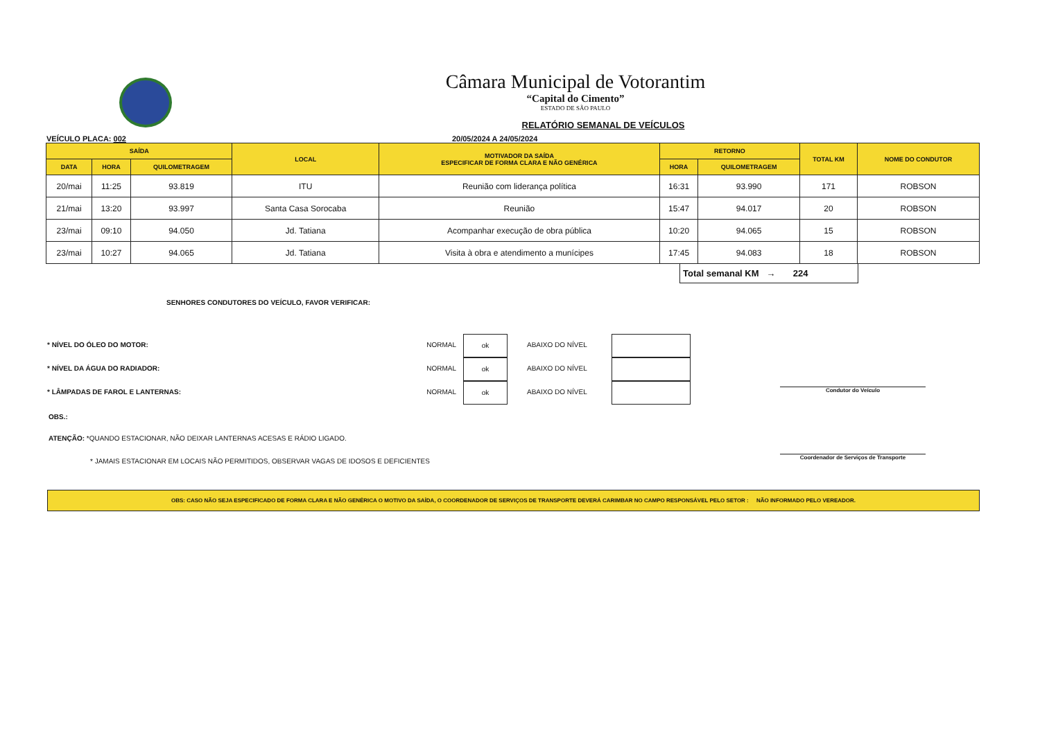Câmara Municipal de Votorantim
“Capital do Cimento”
ESTADO DE SÃO PAULO
RELATÓRIO SEMANAL DE VEÍCULOS
VEÍCULO PLACA: 002 20/05/2024 A 24/05/2024
| SAÍDA | | | LOCAL | MOTIVADOR DA SAÍDA ESPECIFICAR DE FORMA CLARA E NÃO GENÉRICA | RETORNO | | TOTAL KM | NOME DO CONDUTOR |
| --- | --- | --- | --- | --- | --- | --- | --- | --- |
| DATA | HORA | QUILOMETRAGEM | | | HORA | QUILOMETRAGEM | | |
| 20/mai | 11:25 | 93.819 | ITU | Reunião com liderança política | 16:31 | 93.990 | 171 | ROBSON |
| 21/mai | 13:20 | 93.997 | Santa Casa Sorocaba | Reunião | 15:47 | 94.017 | 20 | ROBSON |
| 23/mai | 09:10 | 94.050 | Jd. Tatiana | Acompanhar execução de obra pública | 10:20 | 94.065 | 15 | ROBSON |
| 23/mai | 10:27 | 94.065 | Jd. Tatiana | Visita à obra e atendimento a munícipes | 17:45 | 94.083 | 18 | ROBSON |
Total semanal KM → 224
SENHORES CONDUTORES DO VEÍCULO, FAVOR VERIFICAR:
* NÍVEL DO ÓLEO DO MOTOR:
NORMAL
ok
ABAIXO DO NÍVEL
* NÍVEL DA ÁGUA DO RADIADOR:
NORMAL
ok
ABAIXO DO NÍVEL
* LÂMPADAS DE FAROL E LANTERNAS:
NORMAL
ok
ABAIXO DO NÍVEL
OBS.:
ATENÇÃO: *QUANDO ESTACIONAR, NÃO DEIXAR LANTERNAS ACESAS E RÁDIO LIGADO.
* JAMAIS ESTACIONAR EM LOCAIS NÃO PERMITIDOS, OBSERVAR VAGAS DE IDOSOS E DEFICIENTES
Condutor do Veículo
Coordenador de Serviços de Transporte
OBS: CASO NÃO SEJA ESPECIFICADO DE FORMA CLARA E NÃO GENÉRICA O MOTIVO DA SAÍDA, O COORDENADOR DE SERVIÇOS DE TRANSPORTE DEVERÁ CARIMBAR NO CAMPO RESPONSÁVEL PELO SETOR : NÃO INFORMADO PELO VEREADOR.